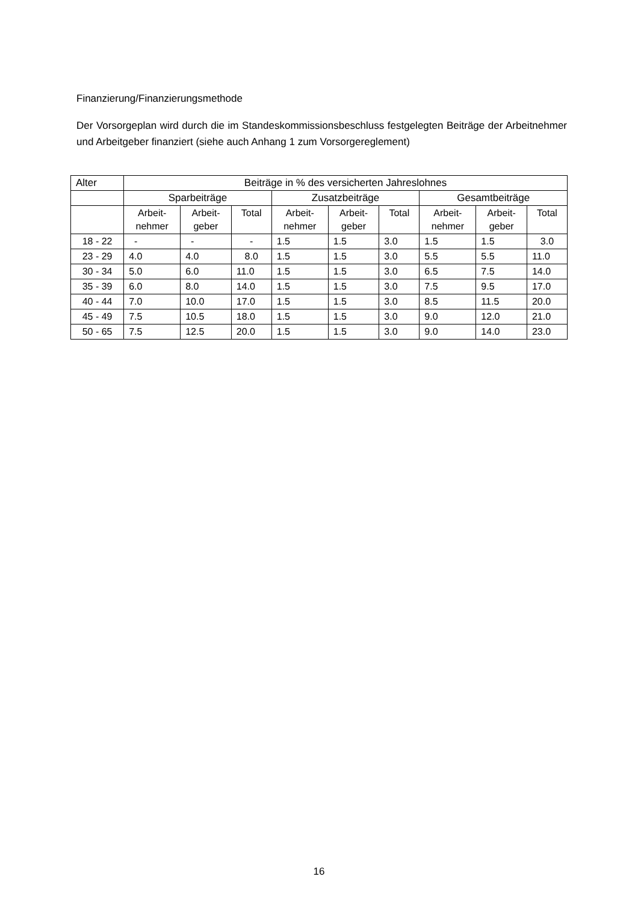Finanzierung/Finanzierungsmethode
Der Vorsorgeplan wird durch die im Standeskommissionsbeschluss festgelegten Beiträge der Arbeitnehmer und Arbeitgeber finanziert (siehe auch Anhang 1 zum Vorsorgereglement)
| Alter | Beiträge in % des versicherten Jahreslohnes | | | | | | | | |
| --- | --- | --- | --- | --- | --- | --- | --- | --- | --- |
| | Sparbeiträge | | | Zusatzbeiträge | | | Gesamtbeiträge | | |
| | Arbeit- nehmer | Arbeit- geber | Total | Arbeit- nehmer | Arbeit- geber | Total | Arbeit- nehmer | Arbeit- geber | Total |
| 18 - 22 | - | - | - | 1.5 | 1.5 | 3.0 | 1.5 | 1.5 | 3.0 |
| 23 - 29 | 4.0 | 4.0 | 8.0 | 1.5 | 1.5 | 3.0 | 5.5 | 5.5 | 11.0 |
| 30 - 34 | 5.0 | 6.0 | 11.0 | 1.5 | 1.5 | 3.0 | 6.5 | 7.5 | 14.0 |
| 35 - 39 | 6.0 | 8.0 | 14.0 | 1.5 | 1.5 | 3.0 | 7.5 | 9.5 | 17.0 |
| 40 - 44 | 7.0 | 10.0 | 17.0 | 1.5 | 1.5 | 3.0 | 8.5 | 11.5 | 20.0 |
| 45 - 49 | 7.5 | 10.5 | 18.0 | 1.5 | 1.5 | 3.0 | 9.0 | 12.0 | 21.0 |
| 50 - 65 | 7.5 | 12.5 | 20.0 | 1.5 | 1.5 | 3.0 | 9.0 | 14.0 | 23.0 |
16